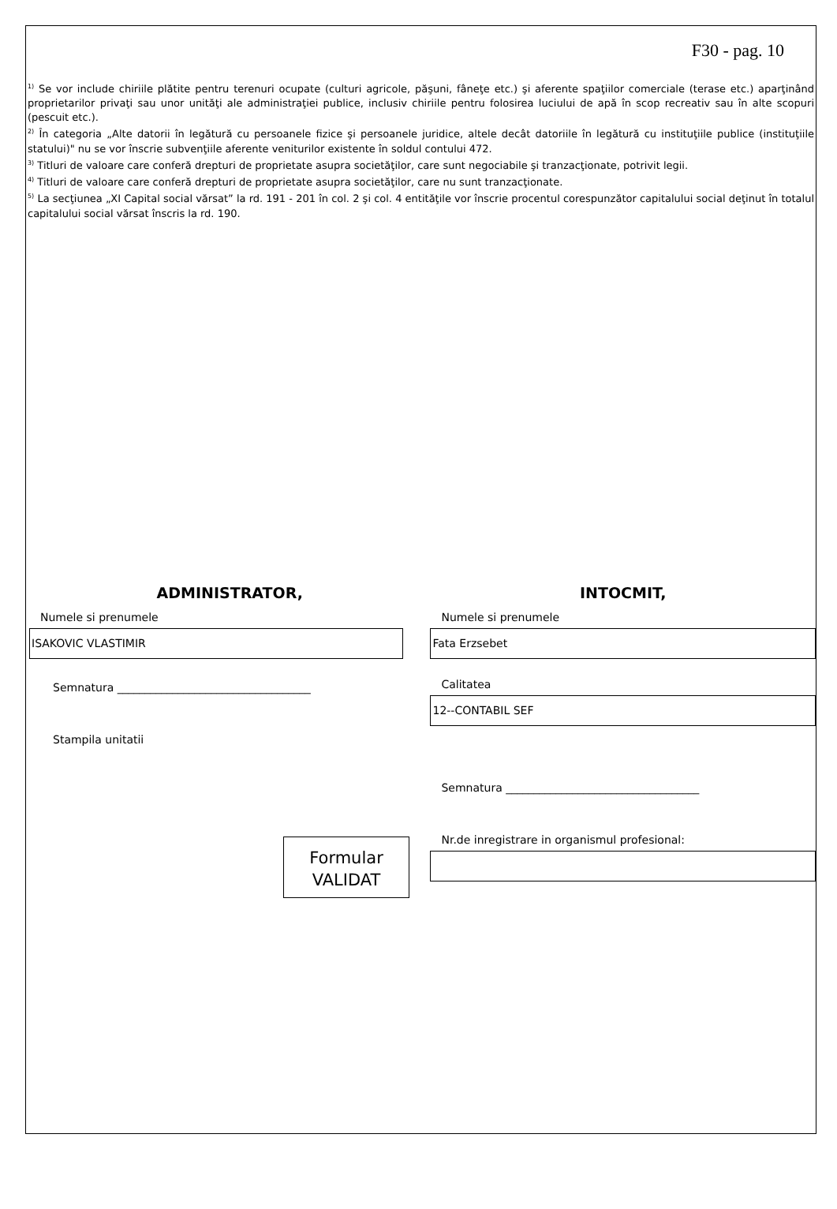F30 - pag. 10
<sup>1)</sup> Se vor include chiriile plătite pentru terenuri ocupate (culturi agricole, păşuni, fâneţe etc.) şi aferente spaţiilor comerciale (terase etc.) aparţinând proprietarilor privaţi sau unor unităţi ale administraţiei publice, inclusiv chiriile pentru folosirea luciului de apă în scop recreativ sau în alte scopuri (pescuit etc.).
<sup>2)</sup> În categoria „Alte datorii în legătură cu persoanele fizice şi persoanele juridice, altele decât datoriile în legătură cu instituţiile publice (instituţiile statului)" nu se vor înscrie subvenţiile aferente veniturilor existente în soldul contului 472.
<sup>3)</sup> Titluri de valoare care conferă drepturi de proprietate asupra societăţilor, care sunt negociabile şi tranzacţionate, potrivit legii.
<sup>4)</sup> Titluri de valoare care conferă drepturi de proprietate asupra societăţilor, care nu sunt tranzacţionate.
<sup>5)</sup> La secţiunea „XI Capital social vărsat” la rd. 191 - 201 în col. 2 şi col. 4 entităţile vor înscrie procentul corespunzător capitalului social deţinut în totalul capitalului social vărsat înscris la rd. 190.
ADMINISTRATOR,
Numele si prenumele
ISAKOVIC VLASTIMIR
Semnatura ___________________________________
Stampila unitatii
Formular
VALIDAT
INTOCMIT,
Numele si prenumele
Fata Erzsebet
Calitatea
12--CONTABIL SEF
Semnatura ___________________________________
Nr.de inregistrare in organismul profesional: